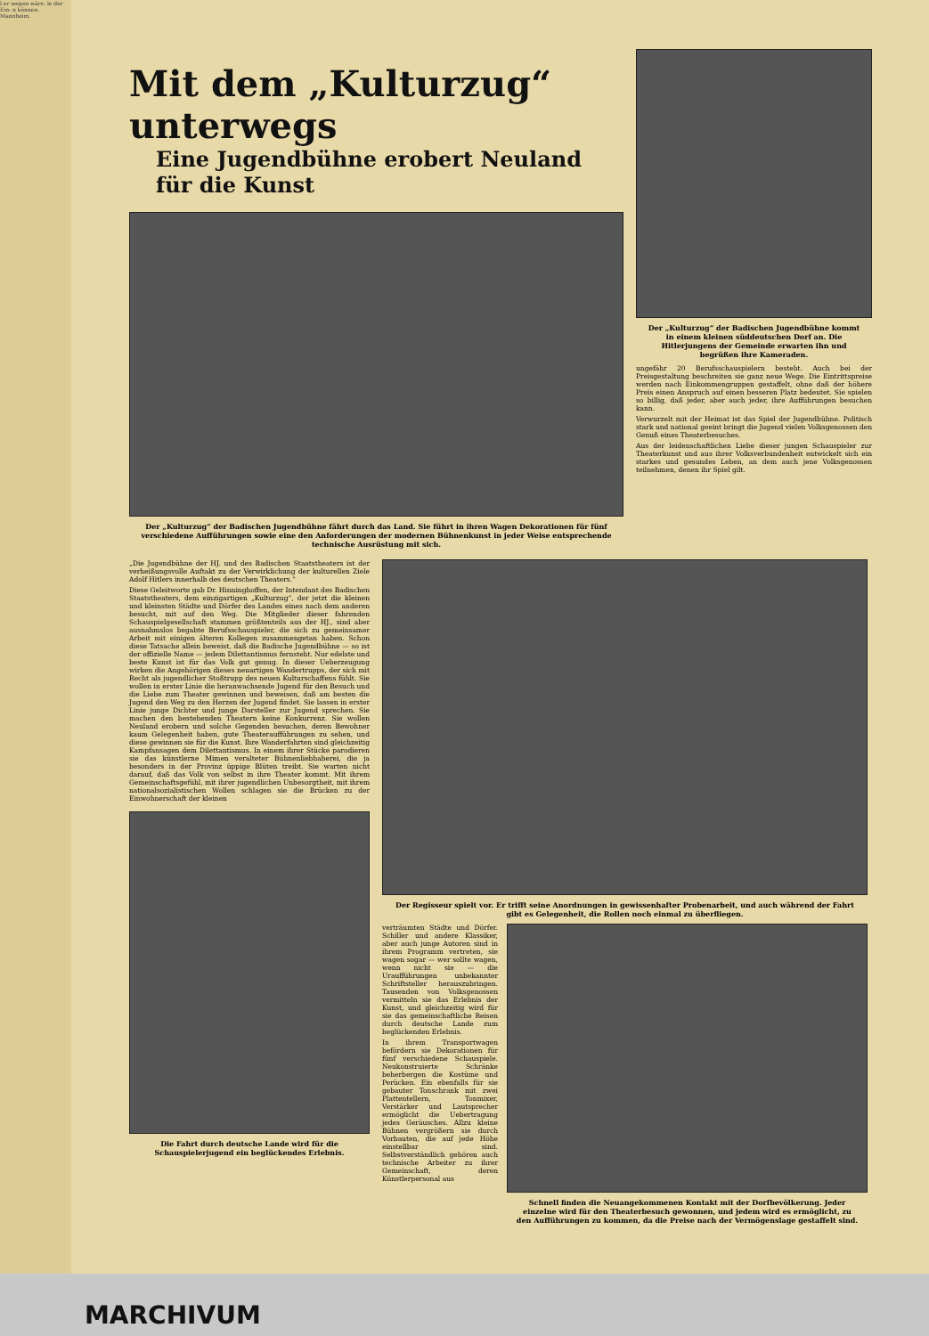l er wegen wäre. le der Ein- n können. Mannheim.
Mit dem „Kulturzug“ unterwegs
Eine Jugendbühne erobert Neuland für die Kunst
Der „Kulturzug“ der Badischen Jugendbühne fährt durch das Land. Sie führt in ihren Wagen Dekorationen für fünf verschiedene Aufführungen sowie eine den Anforderungen der modernen Bühnenkunst in jeder Weise entsprechende technische Ausrüstung mit sich.
Der „Kulturzug“ der Badischen Jugendbühne kommt in einem kleinen süddeutschen Dorf an. Die Hitlerjungens der Gemeinde erwarten ihn und begrüßen ihre Kameraden.
ungefähr 20 Berufsschauspielern besteht. Auch bei der Preisgestaltung beschreiten sie ganz neue Wege. Die Eintrittspreise werden nach Einkommengruppen gestaffelt, ohne daß der höhere Preis einen Anspruch auf einen besseren Platz bedeutet. Sie spielen so billig, daß jeder, aber auch jeder, ihre Aufführungen besuchen kann.
Verwurzelt mit der Heimat ist das Spiel der Jugendbühne. Politisch stark und national geeint bringt die Jugend vielen Volksgenossen den Genuß eines Theaterbesuches.
Aus der leidenschaftlichen Liebe dieser jungen Schauspieler zur Theaterkunst und aus ihrer Volksverbundenheit entwickelt sich ein starkes und gesundes Leben, an dem auch jene Volksgenossen teilnehmen, denen ihr Spiel gilt.
„Die Jugendbühne der HJ. und des Badischen Staatstheaters ist der verheißungsvolle Auftakt zu der Verwirklichung der kulturellen Ziele Adolf Hitlers innerhalb des deutschen Theaters.“
Diese Geleitworte gab Dr. Hinninghoffen, der Intendant des Badischen Staatstheaters, dem einzigartigen „Kulturzug“, der jetzt die kleinen und kleinsten Städte und Dörfer des Landes eines nach dem anderen besucht, mit auf den Weg. Die Mitglieder dieser fahrenden Schauspielgesellschaft stammen größtenteils aus der HJ., sind aber ausnahmslos begabte Berufsschauspieler, die sich zu gemeinsamer Arbeit mit einigen älteren Kollegen zusammengetan haben. Schon diese Tatsache allein beweist, daß die Badische Jugendbühne — so ist der offizielle Name — jedem Dilettantismus fernsteht. Nur edelste und beste Kunst ist für das Volk gut genug. In dieser Ueberzeugung wirken die Angehörigen dieses neuartigen Wandertrupps, der sich mit Recht als jugendlicher Stoßtrupp des neuen Kulturschaffens fühlt. Sie wollen in erster Linie die heranwachsende Jugend für den Besuch und die Liebe zum Theater gewinnen und beweisen, daß am besten die Jugend den Weg zu den Herzen der Jugend findet. Sie lassen in erster Linie junge Dichter und junge Darsteller zur Jugend sprechen. Sie machen den bestehenden Theatern keine Konkurrenz. Sie wollen Neuland erobern und solche Gegenden besuchen, deren Bewohner kaum Gelegenheit haben, gute Theateraufführungen zu sehen, und diese gewinnen sie für die Kunst. Ihre Wanderfahrten sind gleichzeitig Kampfansagen dem Dilettantismus. In einem ihrer Stücke parodieren sie das künstlerne Mimen veralteter Bühnenliebhaberei, die ja besonders in der Provinz üppige Blüten treibt. Sie warten nicht darauf, daß das Volk von selbst in ihre Theater kommt. Mit ihrem Gemeinschaftsgefühl, mit ihrer jugendlichen Unbesorgtheit, mit ihrem nationalsozialistischen Wollen schlagen sie die Brücken zu der Einwohnerschaft der kleinen
Die Fahrt durch deutsche Lande wird für die Schauspielerjugend ein beglückendes Erlebnis.
Der Regisseur spielt vor. Er trifft seine Anordnungen in gewissenhafter Probenarbeit, und auch während der Fahrt gibt es Gelegenheit, die Rollen noch einmal zu überfliegen.
verträumten Städte und Dörfer. Schiller und andere Klassiker, aber auch junge Autoren sind in ihrem Programm vertreten, sie wagen sogar — wer sollte wagen, wenn nicht sie — die Uraufführungen unbekannter Schriftsteller herauszubringen. Tausenden von Volksgenossen vermitteln sie das Erlebnis der Kunst, und gleichzeitig wird für sie das gemeinschaftliche Reisen durch deutsche Lande zum beglückenden Erlebnis.
In ihrem Transportwagen befördern sie Dekorationen für fünf verschiedene Schauspiele. Neukonstruierte Schränke beherbergen die Kostüme und Perücken. Ein ebenfalls für sie gebauter Tonschrank mit zwei Plattentellern, Tonmixer, Verstärker und Lautsprecher ermöglicht die Uebertragung jedes Geräusches. Allzu kleine Bühnen vergrößern sie durch Vorbauten, die auf jede Höhe einstellbar sind. Selbstverständlich gehören auch technische Arbeiter zu ihrer Gemeinschaft, deren Künstlerpersonal aus
Schnell finden die Neuangekommenen Kontakt mit der Dorfbevölkerung. Jeder einzelne wird für den Theaterbesuch gewonnen, und jedem wird es ermöglicht, zu den Aufführungen zu kommen, da die Preise nach der Vermögenslage gestaffelt sind.
MARCHIVUM